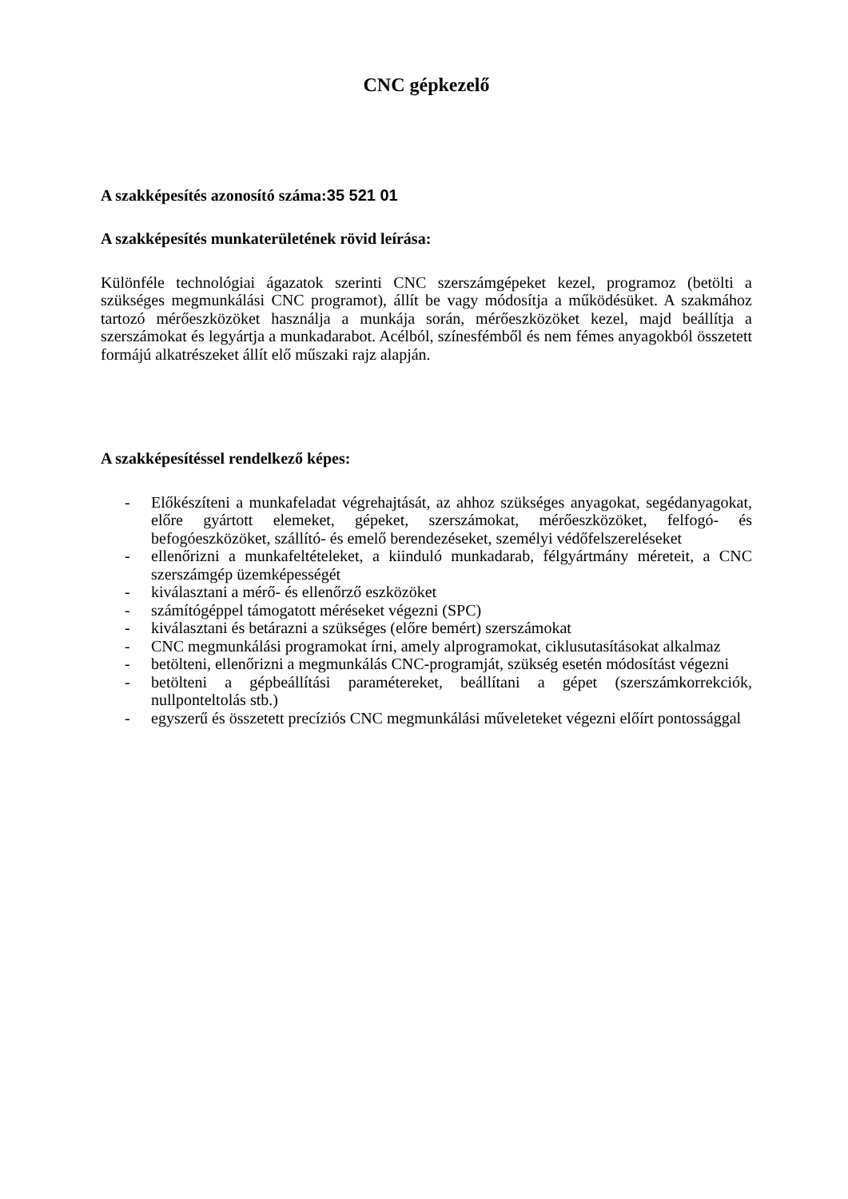CNC gépkezelő
A szakképesítés azonosító száma:35 521 01
A szakképesítés munkaterületének rövid leírása:
Különféle technológiai ágazatok szerinti CNC szerszámgépeket kezel, programoz (betölti a szükséges megmunkálási CNC programot), állít be vagy módosítja a működésüket. A szakmához tartozó mérőeszközöket használja a munkája során, mérőeszközöket kezel, majd beállítja a szerszámokat és legyártja a munkadarabot. Acélból, színesfémből és nem fémes anyagokból összetett formájú alkatrészeket állít elő műszaki rajz alapján.
A szakképesítéssel rendelkező képes:
- Előkészíteni a munkafeladat végrehajtását, az ahhoz szükséges anyagokat, segédanyagokat, előre gyártott elemeket, gépeket, szerszámokat, mérőeszközöket, felfogó- és befogóeszközöket, szállító- és emelő berendezéseket, személyi védőfelszereléseket
- ellenőrizni a munkafeltételeket, a kiinduló munkadarab, félgyártmány méreteit, a CNC szerszámgép üzemképességét
- kiválasztani a mérő- és ellenőrző eszközöket
- számítógéppel támogatott méréseket végezni (SPC)
- kiválasztani és betárazni a szükséges (előre bemért) szerszámokat
- CNC megmunkálási programokat írni, amely alprogramokat, ciklusutasításokat alkalmaz
- betölteni, ellenőrizni a megmunkálás CNC-programját, szükség esetén módosítást végezni
- betölteni a gépbeállítási paramétereket, beállítani a gépet (szerszámkorrekciók, nullponteltolás stb.)
- egyszerű és összetett precíziós CNC megmunkálási műveleteket végezni előírt pontossággal